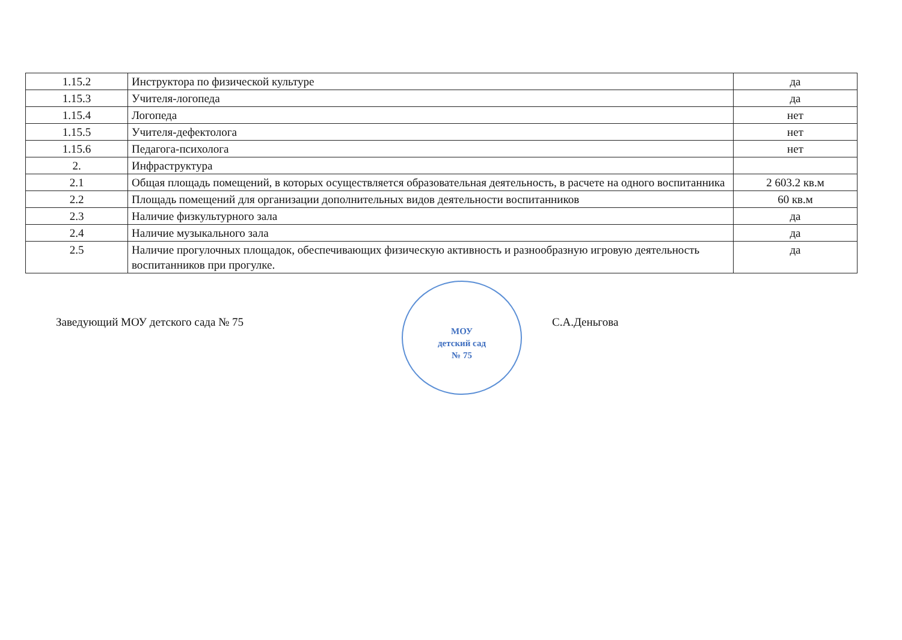| 1.15.2 | Инструктора по физической культуре | да |
| 1.15.3 | Учителя-логопеда | да |
| 1.15.4 | Логопеда | нет |
| 1.15.5 | Учителя-дефектолога | нет |
| 1.15.6 | Педагога-психолога | нет |
| 2. | Инфраструктура | |
| 2.1 | Общая площадь помещений, в которых осуществляется образовательная деятельность, в расчете на одного воспитанника | 2 603.2 кв.м |
| 2.2 | Площадь помещений для организации дополнительных видов деятельности воспитанников | 60 кв.м |
| 2.3 | Наличие физкультурного зала | да |
| 2.4 | Наличие музыкального зала | да |
| 2.5 | Наличие прогулочных площадок, обеспечивающих физическую активность и разнообразную игровую деятельность воспитанников при прогулке. | да |
Заведующий МОУ детского сада № 75
МОУ
детский сад
№ 75
С.А.Деньгова